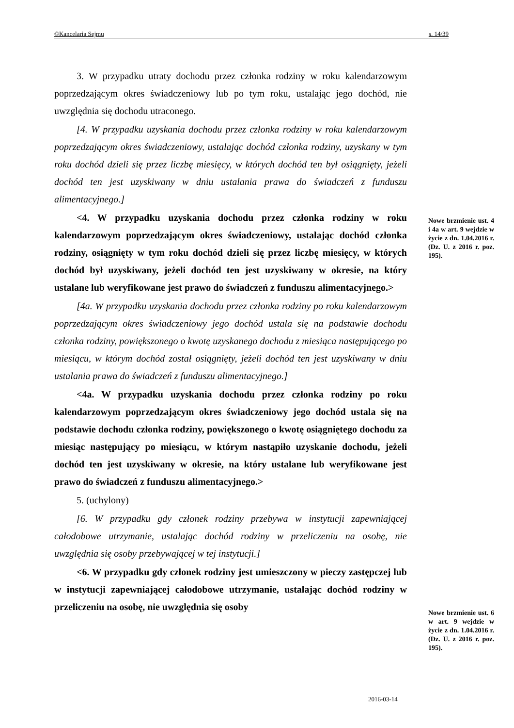©Kancelaria Sejmu s. 14/39
3. W przypadku utraty dochodu przez członka rodziny w roku kalendarzowym poprzedzającym okres świadczeniowy lub po tym roku, ustalając jego dochód, nie uwzględnia się dochodu utraconego.
[4. W przypadku uzyskania dochodu przez członka rodziny w roku kalendarzowym poprzedzającym okres świadczeniowy, ustalając dochód członka rodziny, uzyskany w tym roku dochód dzieli się przez liczbę miesięcy, w których dochód ten był osiągnięty, jeżeli dochód ten jest uzyskiwany w dniu ustalania prawa do świadczeń z funduszu alimentacyjnego.]
<4. W przypadku uzyskania dochodu przez członka rodziny w roku kalendarzowym poprzedzającym okres świadczeniowy, ustalając dochód członka rodziny, osiągnięty w tym roku dochód dzieli się przez liczbę miesięcy, w których dochód był uzyskiwany, jeżeli dochód ten jest uzyskiwany w okresie, na który ustalane lub weryfikowane jest prawo do świadczeń z funduszu alimentacyjnego.>
[4a. W przypadku uzyskania dochodu przez członka rodziny po roku kalendarzowym poprzedzającym okres świadczeniowy jego dochód ustala się na podstawie dochodu członka rodziny, powiększonego o kwotę uzyskanego dochodu z miesiąca następującego po miesiącu, w którym dochód został osiągnięty, jeżeli dochód ten jest uzyskiwany w dniu ustalania prawa do świadczeń z funduszu alimentacyjnego.]
<4a. W przypadku uzyskania dochodu przez członka rodziny po roku kalendarzowym poprzedzającym okres świadczeniowy jego dochód ustala się na podstawie dochodu członka rodziny, powiększonego o kwotę osiągniętego dochodu za miesiąc następujący po miesiącu, w którym nastąpiło uzyskanie dochodu, jeżeli dochód ten jest uzyskiwany w okresie, na który ustalane lub weryfikowane jest prawo do świadczeń z funduszu alimentacyjnego.>
5. (uchylony)
[6. W przypadku gdy członek rodziny przebywa w instytucji zapewniającej całodobowe utrzymanie, ustalając dochód rodziny w przeliczeniu na osobę, nie uwzględnia się osoby przebywającej w tej instytucji.]
<6. W przypadku gdy członek rodziny jest umieszczony w pieczy zastępczej lub w instytucji zapewniającej całodobowe utrzymanie, ustalając dochód rodziny w przeliczeniu na osobę, nie uwzględnia się osoby
Nowe brzmienie ust. 4 i 4a w art. 9 wejdzie w życie z dn. 1.04.2016 r. (Dz. U. z 2016 r. poz. 195).
Nowe brzmienie ust. 6 w art. 9 wejdzie w życie z dn. 1.04.2016 r. (Dz. U. z 2016 r. poz. 195).
2016-03-14